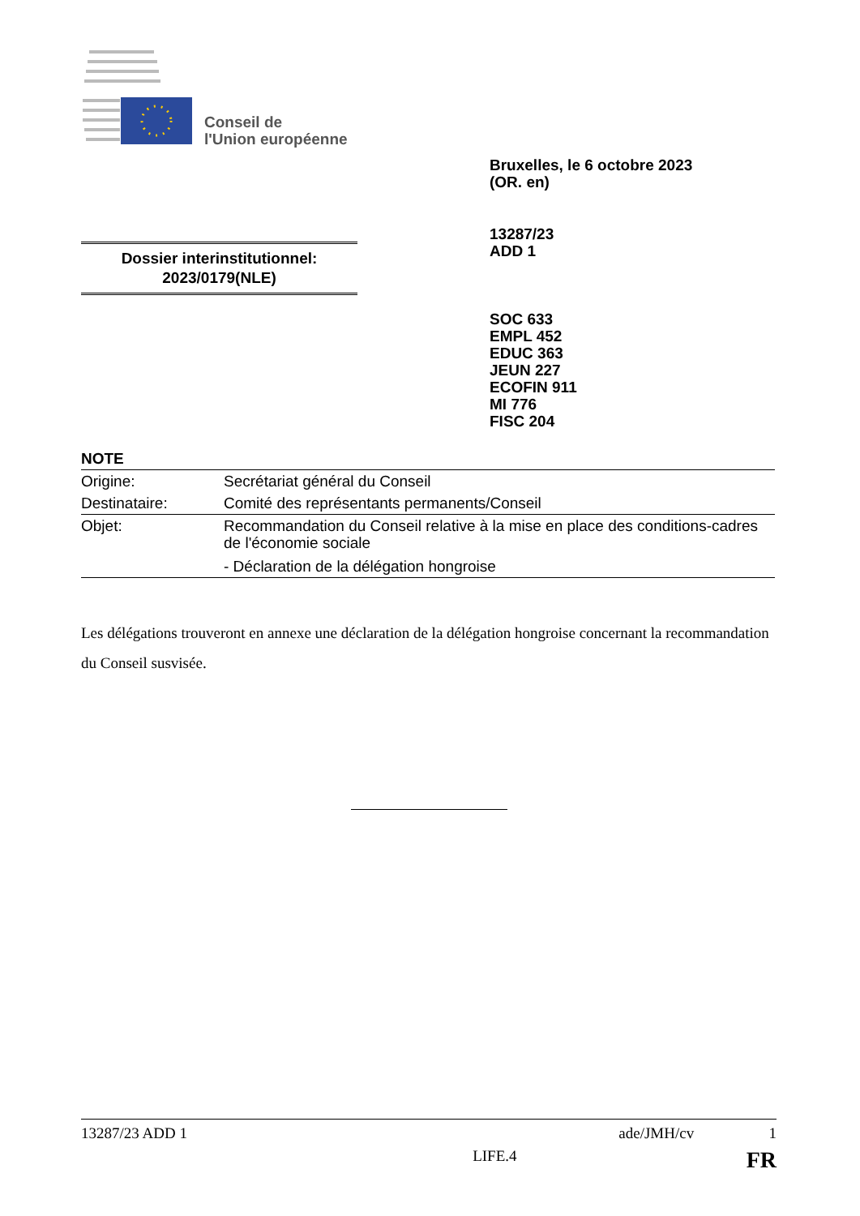Conseil de
l'Union européenne
Bruxelles, le 6 octobre 2023
(OR. en)
13287/23
ADD 1
Dossier interinstitutionnel:
2023/0179(NLE)
SOC 633
EMPL 452
EDUC 363
JEUN 227
ECOFIN 911
MI 776
FISC 204
NOTE
| Origine: | Secrétariat général du Conseil |
| Destinataire: | Comité des représentants permanents/Conseil |
| Objet: | Recommandation du Conseil relative à la mise en place des conditions-cadres de l'économie sociale - Déclaration de la délégation hongroise |
Les délégations trouveront en annexe une déclaration de la délégation hongroise concernant la recommandation du Conseil susvisée.
13287/23 ADD 1 ade/JMH/cv 1
LIFE.4 FR